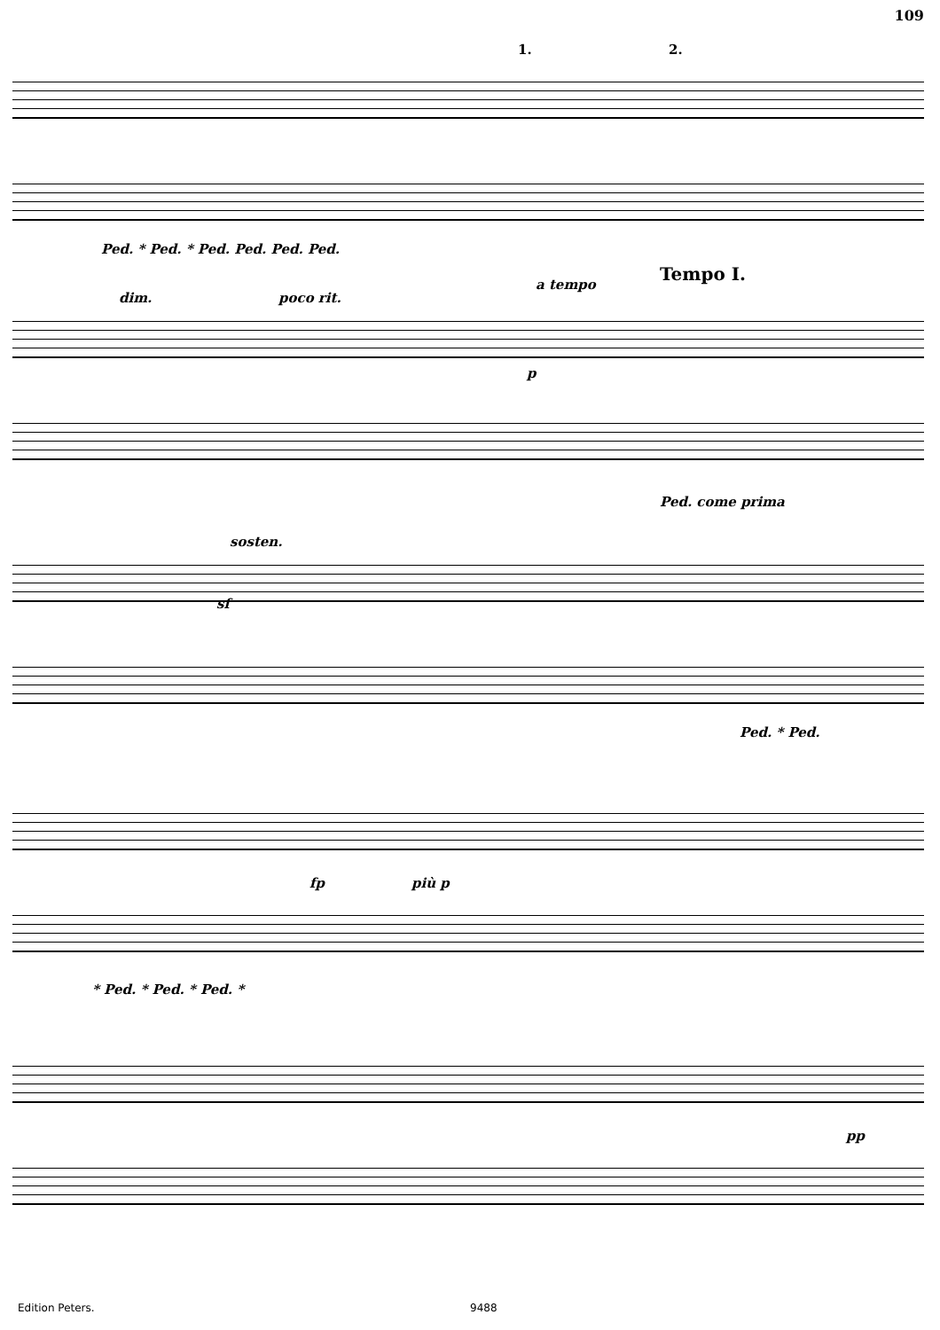109
1. 2.
Ped. * Ped. * Ped. Ped. Ped. Ped.
dim. poco rit.
a tempo
Tempo I.
p
Ped. come prima
sosten.
sf
Ped. * Ped.
fp più p
* Ped. * Ped. * Ped. *
pp
Edition Peters. 9488